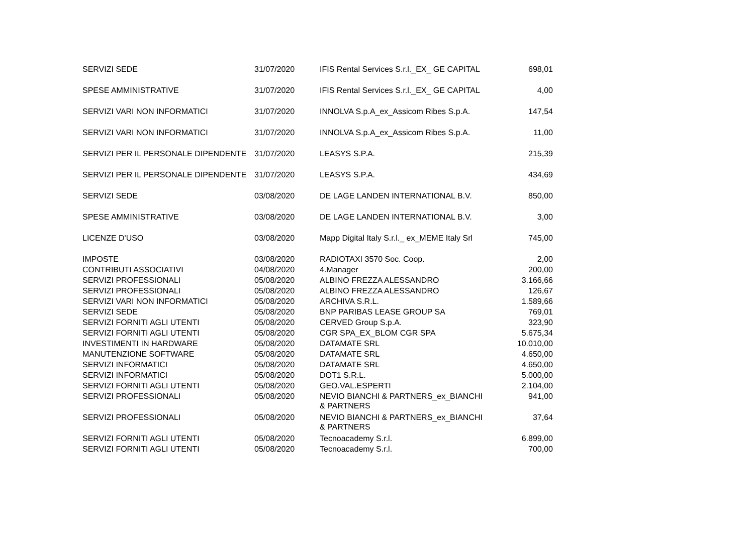| SERVIZI SEDE | 31/07/2020 | IFIS Rental Services S.r.l._EX_ GE CAPITAL | 698,01 |
| SPESE AMMINISTRATIVE | 31/07/2020 | IFIS Rental Services S.r.l._EX_ GE CAPITAL | 4,00 |
| SERVIZI VARI NON INFORMATICI | 31/07/2020 | INNOLVA S.p.A_ex_Assicom Ribes S.p.A. | 147,54 |
| SERVIZI VARI NON INFORMATICI | 31/07/2020 | INNOLVA S.p.A_ex_Assicom Ribes S.p.A. | 11,00 |
| SERVIZI PER IL PERSONALE DIPENDENTE | 31/07/2020 | LEASYS S.P.A. | 215,39 |
| SERVIZI PER IL PERSONALE DIPENDENTE | 31/07/2020 | LEASYS S.P.A. | 434,69 |
| SERVIZI SEDE | 03/08/2020 | DE LAGE LANDEN INTERNATIONAL B.V. | 850,00 |
| SPESE AMMINISTRATIVE | 03/08/2020 | DE LAGE LANDEN INTERNATIONAL B.V. | 3,00 |
| LICENZE D'USO | 03/08/2020 | Mapp Digital Italy S.r.l._ ex_MEME Italy Srl | 745,00 |
| IMPOSTE | 03/08/2020 | RADIOTAXI 3570 Soc. Coop. | 2,00 |
| CONTRIBUTI ASSOCIATIVI | 04/08/2020 | 4.Manager | 200,00 |
| SERVIZI PROFESSIONALI | 05/08/2020 | ALBINO FREZZA ALESSANDRO | 3.166,66 |
| SERVIZI PROFESSIONALI | 05/08/2020 | ALBINO FREZZA ALESSANDRO | 126,67 |
| SERVIZI VARI NON INFORMATICI | 05/08/2020 | ARCHIVA S.R.L. | 1.589,66 |
| SERVIZI SEDE | 05/08/2020 | BNP PARIBAS LEASE GROUP SA | 769,01 |
| SERVIZI FORNITI AGLI UTENTI | 05/08/2020 | CERVED Group S.p.A. | 323,90 |
| SERVIZI FORNITI AGLI UTENTI | 05/08/2020 | CGR SPA_EX_BLOM CGR SPA | 5.675,34 |
| INVESTIMENTI IN HARDWARE | 05/08/2020 | DATAMATE SRL | 10.010,00 |
| MANUTENZIONE SOFTWARE | 05/08/2020 | DATAMATE SRL | 4.650,00 |
| SERVIZI INFORMATICI | 05/08/2020 | DATAMATE SRL | 4.650,00 |
| SERVIZI INFORMATICI | 05/08/2020 | DOT1 S.R.L. | 5.000,00 |
| SERVIZI FORNITI AGLI UTENTI | 05/08/2020 | GEO.VAL.ESPERTI | 2.104,00 |
| SERVIZI PROFESSIONALI | 05/08/2020 | NEVIO BIANCHI & PARTNERS_ex_BIANCHI & PARTNERS | 941,00 |
| SERVIZI PROFESSIONALI | 05/08/2020 | NEVIO BIANCHI & PARTNERS_ex_BIANCHI & PARTNERS | 37,64 |
| SERVIZI FORNITI AGLI UTENTI | 05/08/2020 | Tecnoacademy S.r.l. | 6.899,00 |
| SERVIZI FORNITI AGLI UTENTI | 05/08/2020 | Tecnoacademy S.r.l. | 700,00 |